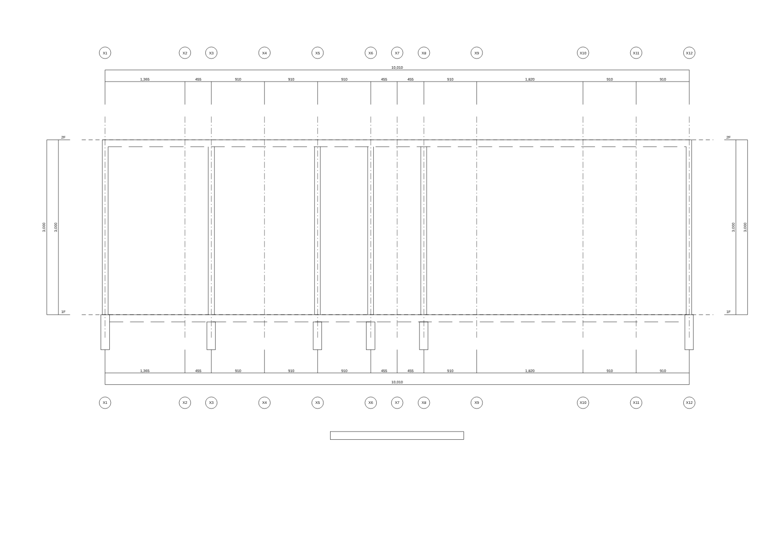X1
X2
X3
X4
X5
X6
X7
X8
X9
X10
X11
X12
10,010
1,365
455
910
910
910
455
455
910
1,820
910
910
2F
1F
2F
1F
3,000
3,000
3,000
3,000
1,365
455
910
910
910
455
455
910
1,820
910
910
10,010
X1
X2
X3
X4
X5
X6
X7
X8
X9
X10
X11
X12